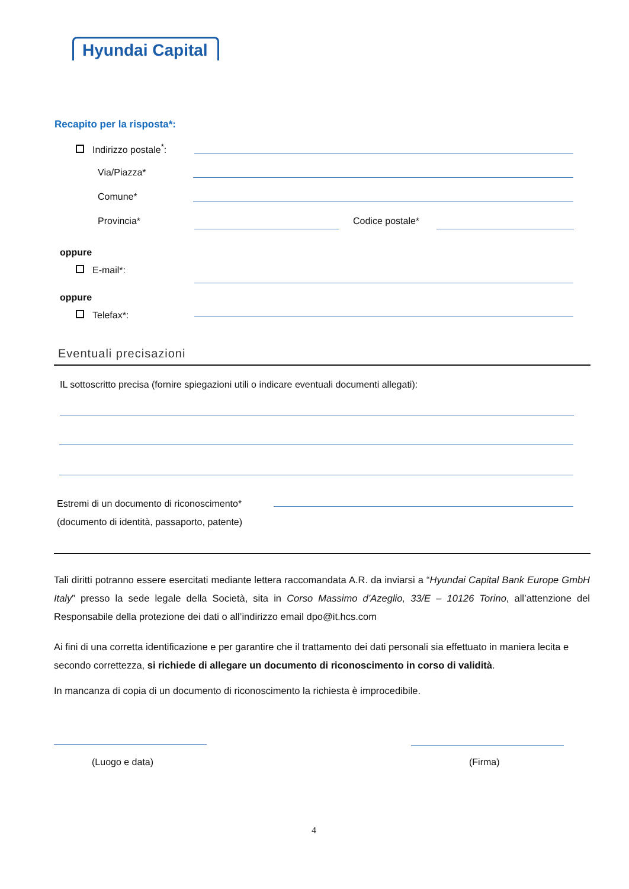Hyundai Capital
Recapito per la risposta*:
Indirizzo postale<sup>*</sup>:
Via/Piazza*
Comune*
Provincia* Codice postale*
oppure
E-mail*:
oppure
Telefax*:
Eventuali precisazioni
IL sottoscritto precisa (fornire spiegazioni utili o indicare eventuali documenti allegati):
Estremi di un documento di riconoscimento*
(documento di identità, passaporto, patente)
Tali diritti potranno essere esercitati mediante lettera raccomandata A.R. da inviarsi a “Hyundai Capital Bank Europe GmbH Italy” presso la sede legale della Società, sita in Corso Massimo d’Azeglio, 33/E – 10126 Torino, all’attenzione del Responsabile della protezione dei dati o all’indirizzo email dpo@it.hcs.com
Ai fini di una corretta identificazione e per garantire che il trattamento dei dati personali sia effettuato in maniera lecita e secondo correttezza, si richiede di allegare un documento di riconoscimento in corso di validità.
In mancanza di copia di un documento di riconoscimento la richiesta è improcedibile.
(Luogo e data) (Firma)
4